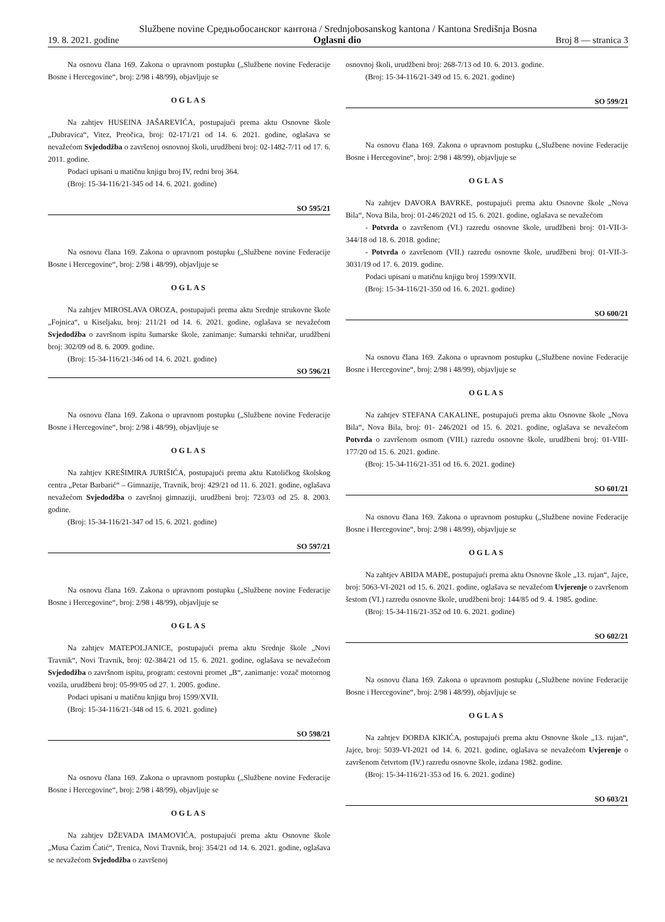Službene novine Средњобосанског кантона / Srednjobosanskog kantona / Kantona Središnja Bosna
19. 8. 2021. godine Oglasni dio Broj 8 — stranica 3
Na osnovu člana 169. Zakona o upravnom postupku („Službene novine Federacije Bosne i Hercegovine“, broj: 2/98 i 48/99), objavljuje se
OGLAS
Na zahtjev HUSEINA JAŠAREVIĆA, postupajući prema aktu Osnovne škole „Dubravica“, Vitez, Preočica, broj: 02-171/21 od 14. 6. 2021. godine, oglašava se nevažećom Svjedodžba o završenoj osnovnoj školi, urudžbeni broj: 02-1482-7/11 od 17. 6. 2011. godine.
Podaci upisani u matičnu knjigu broj IV, redni broj 364.
(Broj: 15-34-116/21-345 od 14. 6. 2021. godine)
SO 595/21
Na osnovu člana 169. Zakona o upravnom postupku („Službene novine Federacije Bosne i Hercegovine“, broj: 2/98 i 48/99), objavljuje se
OGLAS
Na zahtjev MIROSLAVA OROZA, postupajući prema aktu Srednje strukovne škole „Fojnica“, u Kiseljaku, broj: 211/21 od 14. 6. 2021. godine, oglašava se nevažećom Svjedodžba o završnom ispitu šumarske škole, zanimanje: šumarski tehničar, urudžbeni broj: 302/09 od 8. 6. 2009. godine.
(Broj: 15-34-116/21-346 od 14. 6. 2021. godine)
SO 596/21
Na osnovu člana 169. Zakona o upravnom postupku („Službene novine Federacije Bosne i Hercegovine“, broj: 2/98 i 48/99), objavljuje se
OGLAS
Na zahtjev KREŠIMIRA JURIŠIĆA, postupajući prema aktu Katoličkog školskog centra „Petar Barbarić“ – Gimnazije, Travnik, broj: 429/21 od 11. 6. 2021. godine, oglašava nevažećom Svjedodžba o završnoj gimnaziji, urudžbeni broj: 723/03 od 25. 8. 2003. godine.
(Broj: 15-34-116/21-347 od 15. 6. 2021. godine)
SO 597/21
Na osnovu člana 169. Zakona o upravnom postupku („Službene novine Federacije Bosne i Hercegovine“, broj: 2/98 i 48/99), objavljuje se
OGLAS
Na zahtjev MATEPOLJANICE, postupajući prema aktu Srednje škole „Novi Travnik“, Novi Travnik, broj: 02-384/21 od 15. 6. 2021. godine, oglašava se nevažećom Svjedodžba o završnom ispitu, program: cestovni promet „B“, zanimanje: vozač motornog vozila, urudžbeni broj: 05-99/05 od 27. 1. 2005. godine.
Podaci upisani u matičnu knjigu broj 1599/XVII.
(Broj: 15-34-116/21-348 od 15. 6. 2021. godine)
SO 598/21
Na osnovu člana 169. Zakona o upravnom postupku („Službene novine Federacije Bosne i Hercegovine“, broj: 2/98 i 48/99), objavljuje se
OGLAS
Na zahtjev DŽEVADA IMAMOVIĆA, postupajući prema aktu Osnovne škole „Musa Ćazim Ćatić“, Trenica, Novi Travnik, broj: 354/21 od 14. 6. 2021. godine, oglašava se nevažećom Svjedodžba o završenoj
osnovnoj školi, urudžbeni broj: 268-7/13 od 10. 6. 2013. godine.
(Broj: 15-34-116/21-349 od 15. 6. 2021. godine)
SO 599/21
Na osnovu člana 169. Zakona o upravnom postupku („Službene novine Federacije Bosne i Hercegovine“, broj: 2/98 i 48/99), objavljuje se
OGLAS
Na zahtjev DAVORA BAVRKE, postupajući prema aktu Osnovne škole „Nova Bila“, Nova Bila, broj: 01-246/2021 od 15. 6. 2021. godine, oglašava se nevažećom
- Potvrda o završenom (VI.) razredu osnovne škole, urudžbeni broj: 01-VII-3-344/18 od 18. 6. 2018. godine;
- Potvrda o završenom (VII.) razredu osnovne škole, urudžbeni broj: 01-VII-3-3031/19 od 17. 6. 2019. godine.
Podaci upisani u matičnu knjigu broj 1599/XVII.
(Broj: 15-34-116/21-350 od 16. 6. 2021. godine)
SO 600/21
Na osnovu člana 169. Zakona o upravnom postupku („Službene novine Federacije Bosne i Hercegovine“, broj: 2/98 i 48/99), objavljuje se
OGLAS
Na zahtjev STEFANA CAKALINE, postupajući prema aktu Osnovne škole „Nova Bila“, Nova Bila, broj: 01- 246/2021 od 15. 6. 2021. godine, oglašava se nevažećom Potvrda o završenom osmom (VIII.) razredu osnovne škole, urudžbeni broj: 01-VIII- 177/20 od 15. 6. 2021. godine.
(Broj: 15-34-116/21-351 od 16. 6. 2021. godine)
SO 601/21
Na osnovu člana 169. Zakona o upravnom postupku („Službene novine Federacije Bosne i Hercegovine“, broj: 2/98 i 48/99), objavljuje se
OGLAS
Na zahtjev ABIDA MAĐE, postupajući prema aktu Osnovne škole „13. rujan“, Jajce, broj: 5063-VI-2021 od 15. 6. 2021. godine, oglašava se nevažećom Uvjerenje o završenom šestom (VI.) razredu osnovne škole, urudžbeni broj: 144/85 od 9. 4. 1985. godine.
(Broj: 15-34-116/21-352 od 10. 6. 2021. godine)
SO 602/21
Na osnovu člana 169. Zakona o upravnom postupku („Službene novine Federacije Bosne i Hercegovine“, broj: 2/98 i 48/99), objavljuje se
OGLAS
Na zahtjev ĐORĐA KIKIĆA, postupajući prema aktu Osnovne škole „13. rujan“, Jajce, broj: 5039-VI-2021 od 14. 6. 2021. godine, oglašava se nevažećom Uvjerenje o završenom četvrtom (IV.) razredu osnovne škole, izdana 1982. godine.
(Broj: 15-34-116/21-353 od 16. 6. 2021. godine)
SO 603/21